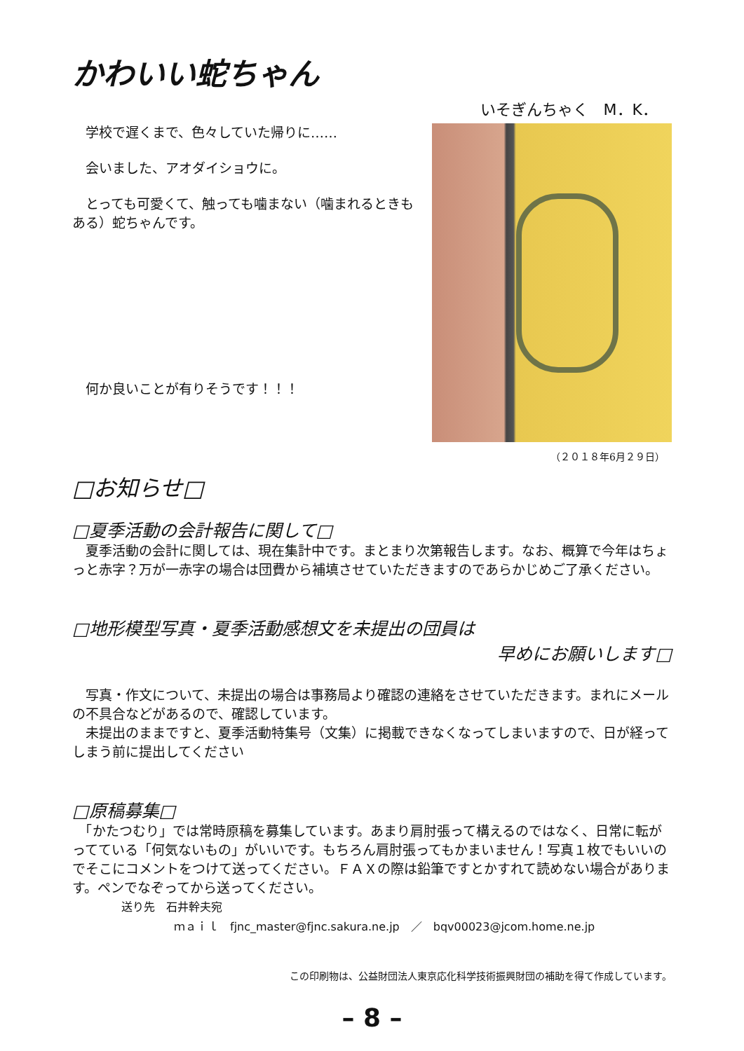かわいい蛇ちゃん
いそぎんちゃく　M．K．
学校で遅くまで、色々していた帰りに……
会いました、アオダイショウに。
とっても可愛くて、触っても噛まない（噛まれるときもある）蛇ちゃんです。
何か良いことが有りそうです！！！
（２０１８年6月２９日）
□お知らせ□
□夏季活動の会計報告に関して□
　夏季活動の会計に関しては、現在集計中です。まとまり次第報告します。なお、概算で今年はちょっと赤字？万が一赤字の場合は団費から補填させていただきますのであらかじめご了承ください。
□地形模型写真・夏季活動感想文を未提出の団員は
早めにお願いします□
　写真・作文について、未提出の場合は事務局より確認の連絡をさせていただきます。まれにメールの不具合などがあるので、確認しています。
　未提出のままですと、夏季活動特集号（文集）に掲載できなくなってしまいますので、日が経ってしまう前に提出してください
□原稿募集□
　「かたつむり」では常時原稿を募集しています。あまり肩肘張って構えるのではなく、日常に転がってている「何気ないもの」がいいです。もちろん肩肘張ってもかまいません！写真１枚でもいいのでそこにコメントをつけて送ってください。ＦＡＸの際は鉛筆ですとかすれて読めない場合があります。ペンでなぞってから送ってください。
送り先　石井幹夫宛
ｍａｉｌ　fjnc_master@fjnc.sakura.ne.jp　／　bqv00023@jcom.home.ne.jp
この印刷物は、公益財団法人東京応化科学技術振興財団の補助を得て作成しています。
– 8 –